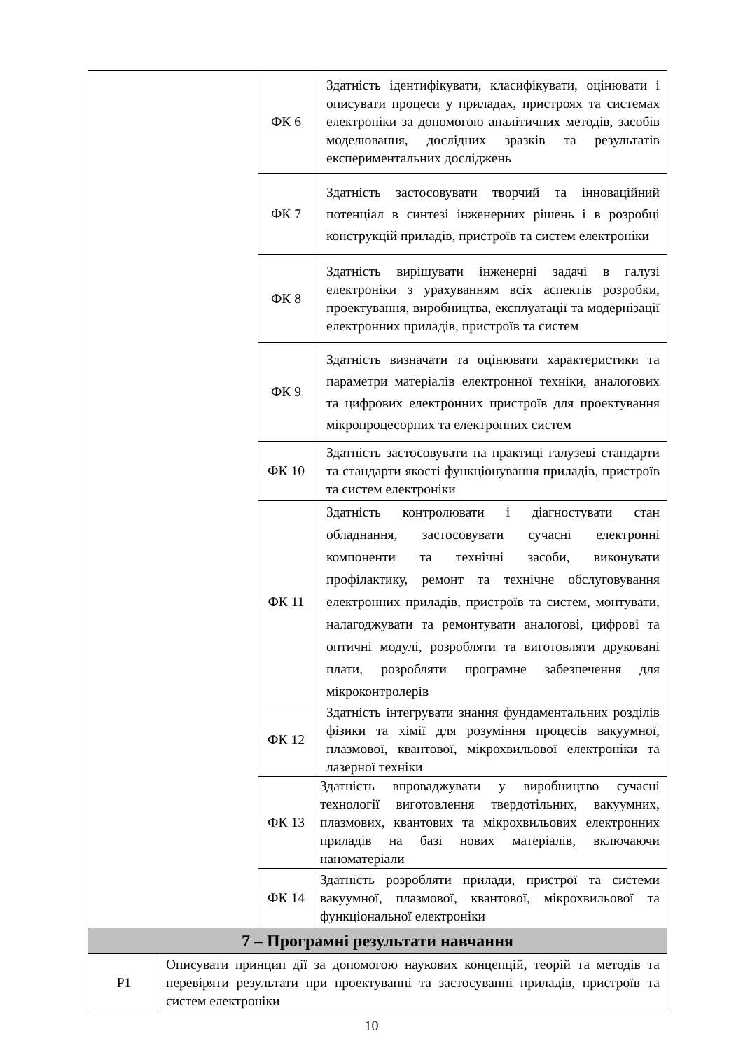| | | ФК 6 | Здатність ідентифікувати, класифікувати, оцінювати і описувати процеси у приладах, пристроях та системах електроніки за допомогою аналітичних методів, засобів моделювання, дослідних зразків та результатів експериментальних досліджень |
| | | ФК 7 | Здатність застосовувати творчий та інноваційний потенціал в синтезі інженерних рішень і в розробці конструкцій приладів, пристроїв та систем електроніки |
| | | ФК 8 | Здатність вирішувати інженерні задачі в галузі електроніки з урахуванням всіх аспектів розробки, проектування, виробництва, експлуатації та модернізації електронних приладів, пристроїв та систем |
| | | ФК 9 | Здатність визначати та оцінювати характеристики та параметри матеріалів електронної техніки, аналогових та цифрових електронних пристроїв для проектування мікропроцесорних та електронних систем |
| | | ФК 10 | Здатність застосовувати на практиці галузеві стандарти та стандарти якості функціонування приладів, пристроїв та систем електроніки |
| | | ФК 11 | Здатність контролювати і діагностувати стан обладнання, застосовувати сучасні електронні компоненти та технічні засоби, виконувати профілактику, ремонт та технічне обслуговування електронних приладів, пристроїв та систем, монтувати, налагоджувати та ремонтувати аналогові, цифрові та оптичні модулі, розробляти та виготовляти друковані плати, розробляти програмне забезпечення для мікроконтролерів |
| | | ФК 12 | Здатність інтегрувати знання фундаментальних розділів фізики та хімії для розуміння процесів вакуумної, плазмової, квантової, мікрохвильової електроніки та лазерної техніки |
| | | ФК 13 | Здатність впроваджувати у виробництво сучасні технології виготовлення твердотільних, вакуумних, плазмових, квантових та мікрохвильових електронних приладів на базі нових матеріалів, включаючи наноматеріали |
| | | ФК 14 | Здатність розробляти прилади, пристрої та системи вакуумної, плазмової, квантової, мікрохвильової та функціональної електроніки |
| 7 – Програмні результати навчання | | | |
| Р1 | Описувати принцип дії за допомогою наукових концепцій, теорій та методів та перевіряти результати при проектуванні та застосуванні приладів, пристроїв та систем електроніки | | |
10